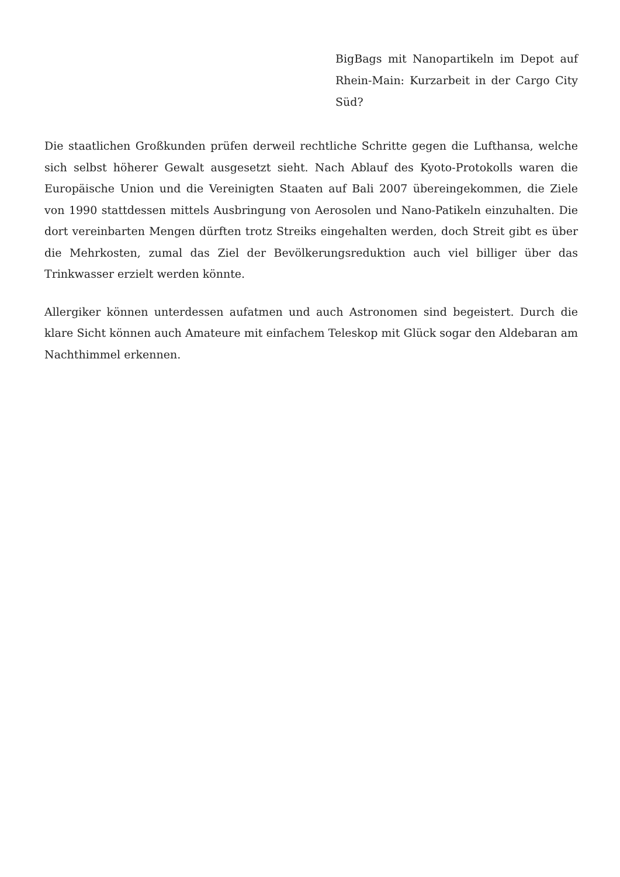BigBags mit Nanopartikeln im Depot auf Rhein-Main: Kurzarbeit in der Cargo City Süd?
Die staatlichen Großkunden prüfen derweil rechtliche Schritte gegen die Lufthansa, welche sich selbst höherer Gewalt ausgesetzt sieht. Nach Ablauf des Kyoto-Protokolls waren die Europäische Union und die Vereinigten Staaten auf Bali 2007 übereingekommen, die Ziele von 1990 stattdessen mittels Ausbringung von Aerosolen und Nano-Patikeln einzuhalten. Die dort vereinbarten Mengen dürften trotz Streiks eingehalten werden, doch Streit gibt es über die Mehrkosten, zumal das Ziel der Bevölkerungsreduktion auch viel billiger über das Trinkwasser erzielt werden könnte.
Allergiker können unterdessen aufatmen und auch Astronomen sind begeistert. Durch die klare Sicht können auch Amateure mit einfachem Teleskop mit Glück sogar den Aldebaran am Nachthimmel erkennen.